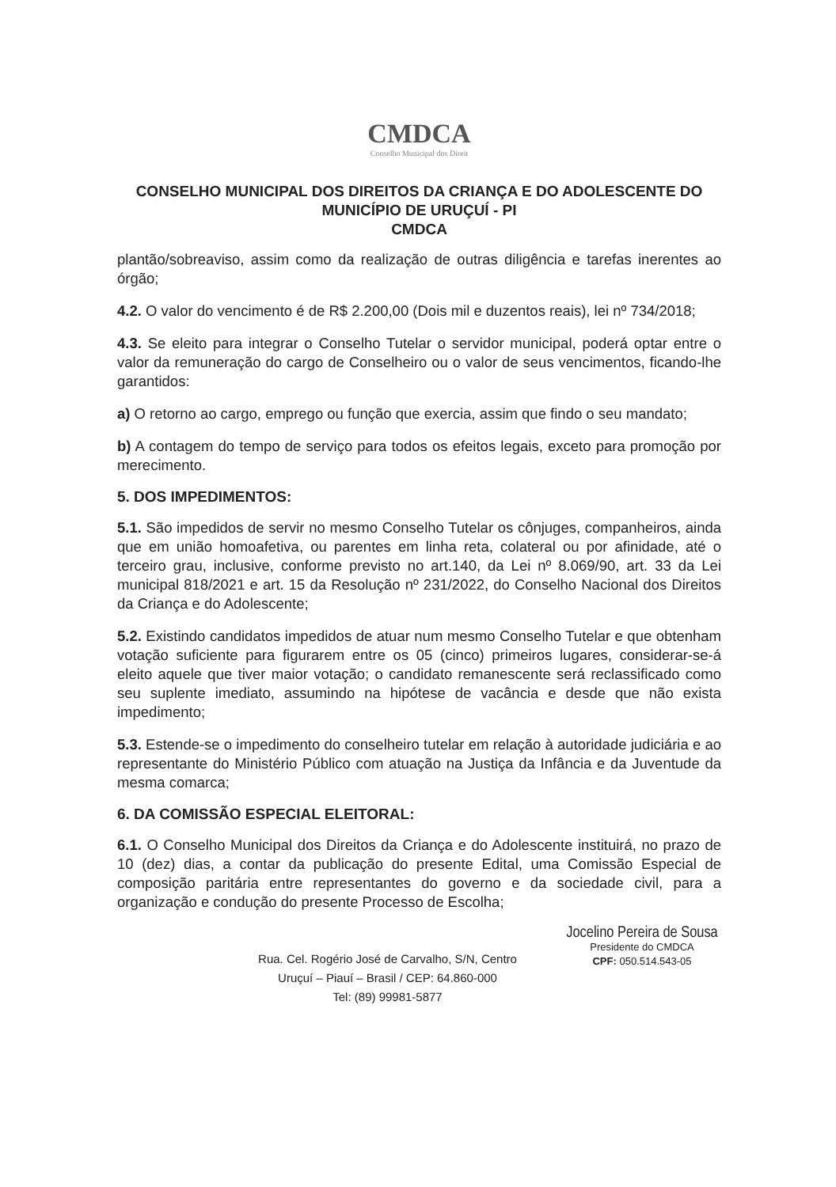CMDCA
Conselho Municipal dos Direit
CONSELHO MUNICIPAL DOS DIREITOS DA CRIANÇA E DO ADOLESCENTE DO MUNICÍPIO DE URUÇUÍ - PI
CMDCA
plantão/sobreaviso, assim como da realização de outras diligência e tarefas inerentes ao órgão;
4.2. O valor do vencimento é de R$ 2.200,00 (Dois mil e duzentos reais), lei nº 734/2018;
4.3. Se eleito para integrar o Conselho Tutelar o servidor municipal, poderá optar entre o valor da remuneração do cargo de Conselheiro ou o valor de seus vencimentos, ficando-lhe garantidos:
a) O retorno ao cargo, emprego ou função que exercia, assim que findo o seu mandato;
b) A contagem do tempo de serviço para todos os efeitos legais, exceto para promoção por merecimento.
5. DOS IMPEDIMENTOS:
5.1. São impedidos de servir no mesmo Conselho Tutelar os cônjuges, companheiros, ainda que em união homoafetiva, ou parentes em linha reta, colateral ou por afinidade, até o terceiro grau, inclusive, conforme previsto no art.140, da Lei nº 8.069/90, art. 33 da Lei municipal 818/2021 e art. 15 da Resolução nº 231/2022, do Conselho Nacional dos Direitos da Criança e do Adolescente;
5.2. Existindo candidatos impedidos de atuar num mesmo Conselho Tutelar e que obtenham votação suficiente para figurarem entre os 05 (cinco) primeiros lugares, considerar-se-á eleito aquele que tiver maior votação; o candidato remanescente será reclassificado como seu suplente imediato, assumindo na hipótese de vacância e desde que não exista impedimento;
5.3. Estende-se o impedimento do conselheiro tutelar em relação à autoridade judiciária e ao representante do Ministério Público com atuação na Justiça da Infância e da Juventude da mesma comarca;
6. DA COMISSÃO ESPECIAL ELEITORAL:
6.1. O Conselho Municipal dos Direitos da Criança e do Adolescente instituirá, no prazo de 10 (dez) dias, a contar da publicação do presente Edital, uma Comissão Especial de composição paritária entre representantes do governo e da sociedade civil, para a organização e condução do presente Processo de Escolha;
Rua. Cel. Rogério José de Carvalho, S/N, Centro
Uruçuí – Piauí – Brasil / CEP: 64.860-000
Tel: (89) 99981-5877
Jocelino Pereira de Sousa
Presidente do CMDCA
CPF: 050.514.543-05